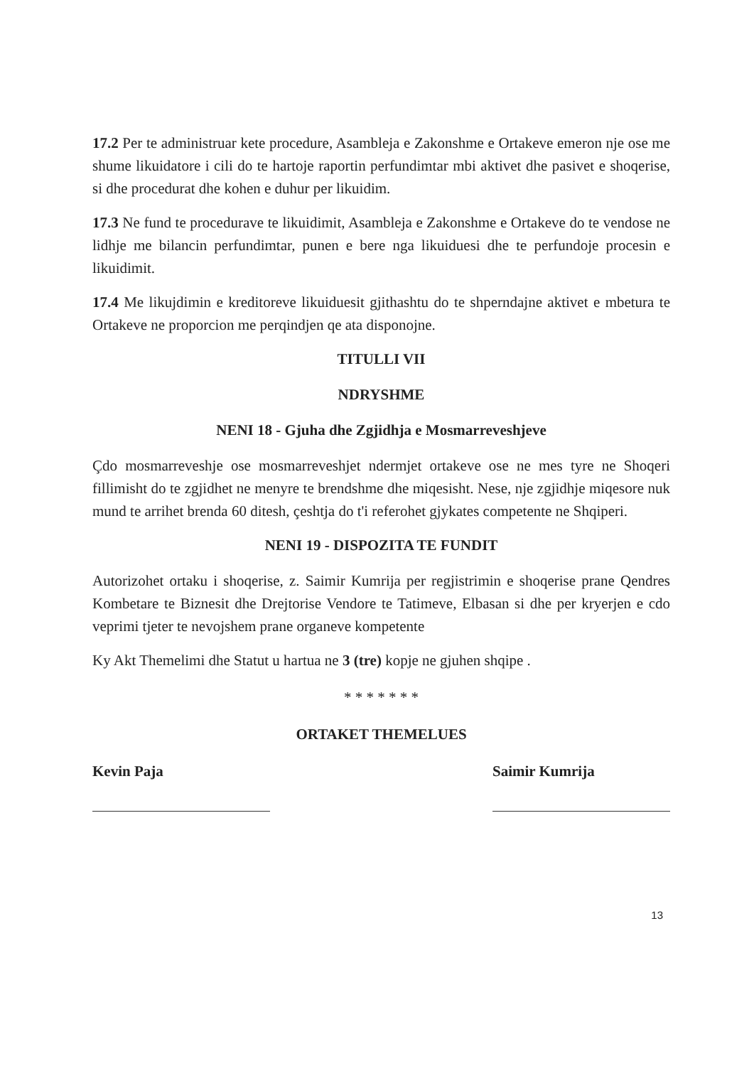17.2 Per te administruar kete procedure, Asambleja e Zakonshme e Ortakeve emeron nje ose me shume likuidatore i cili do te hartoje raportin perfundimtar mbi aktivet dhe pasivet e shoqerise, si dhe procedurat dhe kohen e duhur per likuidim.
17.3 Ne fund te procedurave te likuidimit, Asambleja e Zakonshme e Ortakeve do te vendose ne lidhje me bilancin perfundimtar, punen e bere nga likuiduesi dhe te perfundoje procesin e likuidimit.
17.4 Me likujdimin e kreditoreve likuiduesit gjithashtu do te shperndajne aktivet e mbetura te Ortakeve ne proporcion me perqindjen qe ata disponojne.
TITULLI VII
NDRYSHME
NENI 18 - Gjuha dhe Zgjidhja e Mosmarreveshjeve
Çdo mosmarreveshje ose mosmarreveshjet ndermjet ortakeve ose ne mes tyre ne Shoqeri fillimisht do te zgjidhet ne menyre te brendshme dhe miqesisht. Nese, nje zgjidhje miqesore nuk mund te arrihet brenda 60 ditesh, çeshtja do t'i referohet gjykates competente ne Shqiperi.
NENI 19 - DISPOZITA TE FUNDIT
Autorizohet ortaku i shoqerise, z. Saimir Kumrija per regjistrimin e shoqerise prane Qendres Kombetare te Biznesit dhe Drejtorise Vendore te Tatimeve, Elbasan si dhe per kryerjen e cdo veprimi tjeter te nevojshem prane organeve kompetente
Ky Akt Themelimi dhe Statut u hartua ne 3 (tre) kopje ne gjuhen shqipe .
* * * * * * *
ORTAKET THEMELUES
Kevin Paja Saimir Kumrija
13